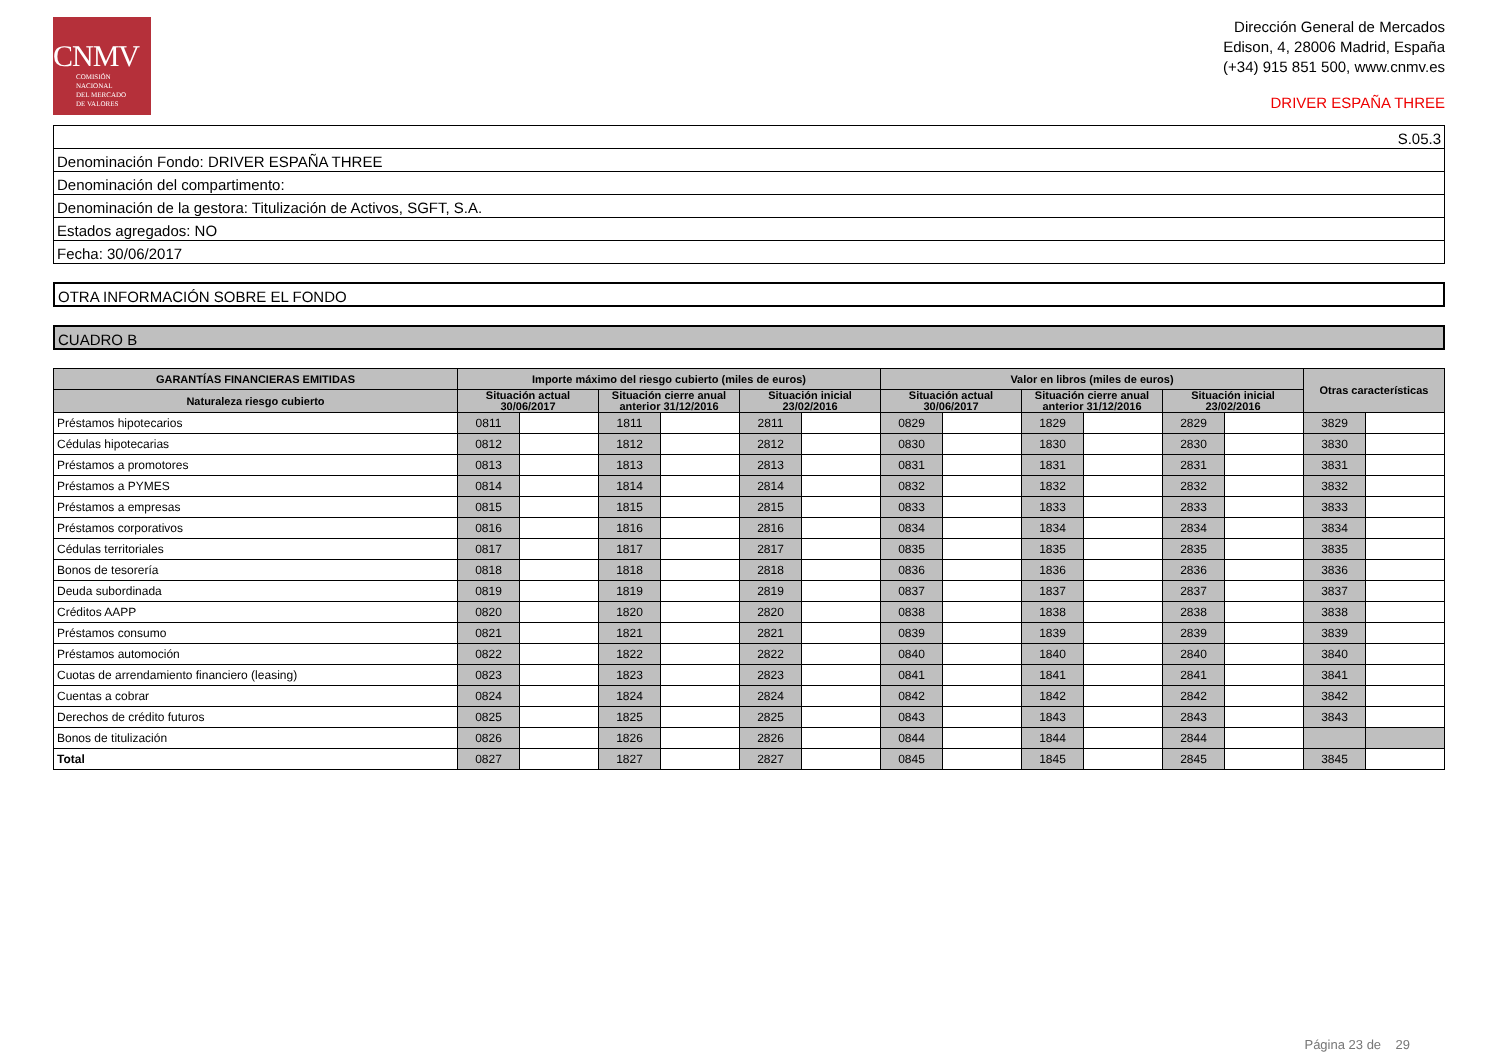CNMV
COMISIÓN
NACIONAL
DEL MERCADO
DE VALORES
Dirección General de Mercados
Edison, 4, 28006 Madrid, España
(+34) 915 851 500, www.cnmv.es
DRIVER ESPAÑA THREE
S.05.3
Denominación Fondo: DRIVER ESPAÑA THREE
Denominación del compartimento:
Denominación de la gestora: Titulización de Activos, SGFT, S.A.
Estados agregados: NO
Fecha: 30/06/2017
OTRA INFORMACIÓN SOBRE EL FONDO
CUADRO B
| GARANTÍAS FINANCIERAS EMITIDAS | Importe máximo del riesgo cubierto (miles de euros) | | | | | | Valor en libros (miles de euros) | | | | | | Otras características | |
| --- | --- | --- | --- | --- | --- | --- | --- | --- | --- | --- | --- | --- | --- | --- |
| Naturaleza riesgo cubierto | Situación actual 30/06/2017 | | Situación cierre anual anterior 31/12/2016 | | Situación inicial 23/02/2016 | | Situación actual 30/06/2017 | | Situación cierre anual anterior 31/12/2016 | | Situación inicial 23/02/2016 | | | |
| Préstamos hipotecarios | 0811 | | 1811 | | 2811 | | 0829 | | 1829 | | 2829 | | 3829 | |
| Cédulas hipotecarias | 0812 | | 1812 | | 2812 | | 0830 | | 1830 | | 2830 | | 3830 | |
| Préstamos a promotores | 0813 | | 1813 | | 2813 | | 0831 | | 1831 | | 2831 | | 3831 | |
| Préstamos a PYMES | 0814 | | 1814 | | 2814 | | 0832 | | 1832 | | 2832 | | 3832 | |
| Préstamos a empresas | 0815 | | 1815 | | 2815 | | 0833 | | 1833 | | 2833 | | 3833 | |
| Préstamos corporativos | 0816 | | 1816 | | 2816 | | 0834 | | 1834 | | 2834 | | 3834 | |
| Cédulas territoriales | 0817 | | 1817 | | 2817 | | 0835 | | 1835 | | 2835 | | 3835 | |
| Bonos de tesorería | 0818 | | 1818 | | 2818 | | 0836 | | 1836 | | 2836 | | 3836 | |
| Deuda subordinada | 0819 | | 1819 | | 2819 | | 0837 | | 1837 | | 2837 | | 3837 | |
| Créditos AAPP | 0820 | | 1820 | | 2820 | | 0838 | | 1838 | | 2838 | | 3838 | |
| Préstamos consumo | 0821 | | 1821 | | 2821 | | 0839 | | 1839 | | 2839 | | 3839 | |
| Préstamos automoción | 0822 | | 1822 | | 2822 | | 0840 | | 1840 | | 2840 | | 3840 | |
| Cuotas de arrendamiento financiero (leasing) | 0823 | | 1823 | | 2823 | | 0841 | | 1841 | | 2841 | | 3841 | |
| Cuentas a cobrar | 0824 | | 1824 | | 2824 | | 0842 | | 1842 | | 2842 | | 3842 | |
| Derechos de crédito futuros | 0825 | | 1825 | | 2825 | | 0843 | | 1843 | | 2843 | | 3843 | |
| Bonos de titulización | 0826 | | 1826 | | 2826 | | 0844 | | 1844 | | 2844 | | | |
| Total | 0827 | | 1827 | | 2827 | | 0845 | | 1845 | | 2845 | | 3845 | |
Página 23 de 29